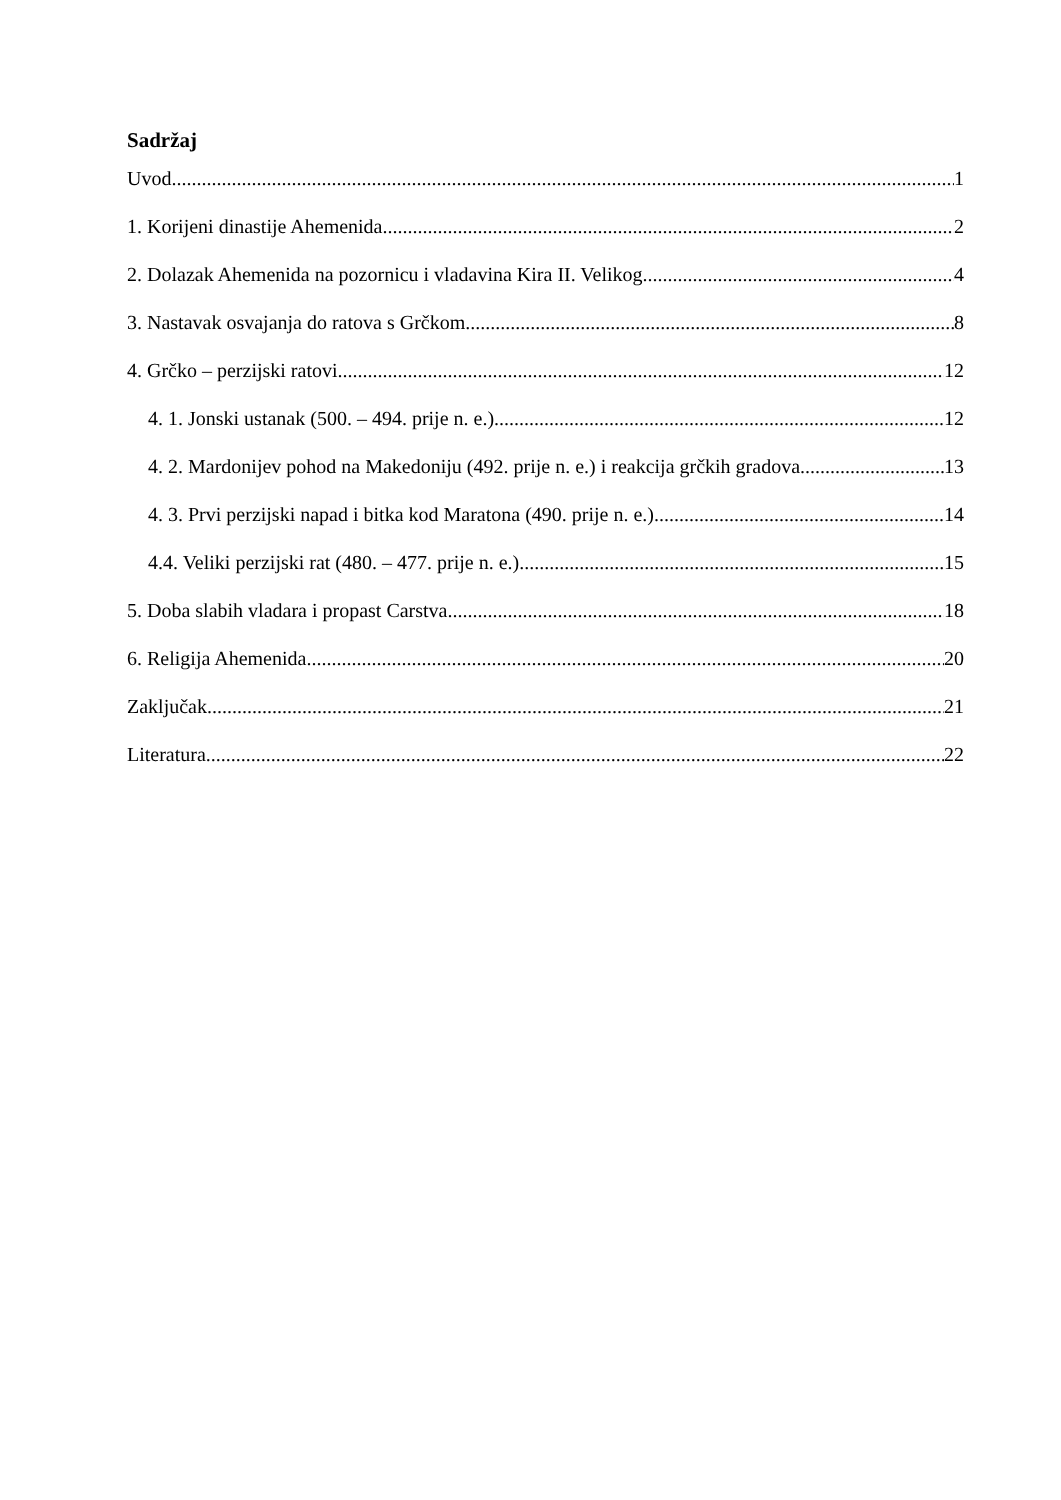Sadržaj
Uvod 1
1. Korijeni dinastije Ahemenida 2
2. Dolazak Ahemenida na pozornicu i vladavina Kira II. Velikog 4
3. Nastavak osvajanja do ratova s Grčkom 8
4. Grčko – perzijski ratovi 12
4. 1. Jonski ustanak (500. – 494. prije n. e.) 12
4. 2. Mardonijev pohod na Makedoniju (492. prije n. e.) i reakcija grčkih gradova 13
4. 3. Prvi perzijski napad i bitka kod Maratona (490. prije n. e.) 14
4.4. Veliki perzijski rat (480. – 477. prije n. e.) 15
5. Doba slabih vladara i propast Carstva 18
6. Religija Ahemenida 20
Zaključak 21
Literatura 22